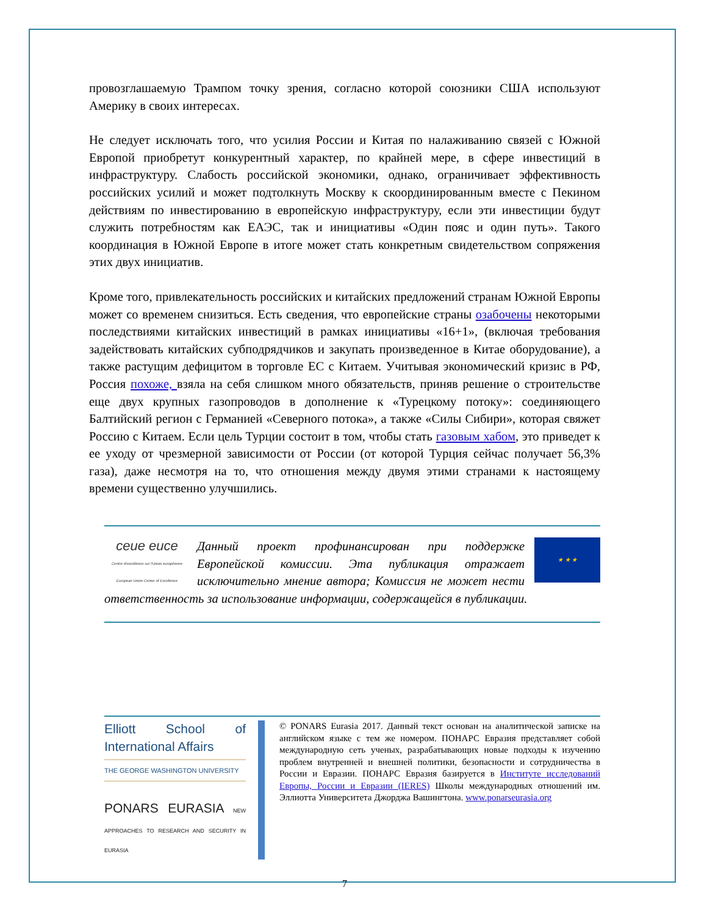провозглашаемую Трампом точку зрения, согласно которой союзники США используют Америку в своих интересах.
Не следует исключать того, что усилия России и Китая по налаживанию связей с Южной Европой приобретут конкурентный характер, по крайней мере, в сфере инвестиций в инфраструктуру. Слабость российской экономики, однако, ограничивает эффективность российских усилий и может подтолкнуть Москву к скоординированным вместе с Пекином действиям по инвестированию в европейскую инфраструктуру, если эти инвестиции будут служить потребностям как ЕАЭС, так и инициативы «Один пояс и один путь». Такого координация в Южной Европе в итоге может стать конкретным свидетельством сопряжения этих двух инициатив.
Кроме того, привлекательность российских и китайских предложений странам Южной Европы может со временем снизиться. Есть сведения, что европейские страны озабочены некоторыми последствиями китайских инвестиций в рамках инициативы «16+1», (включая требования задействовать китайских субподрядчиков и закупать произведенное в Китае оборудование), а также растущим дефицитом в торговле ЕС с Китаем. Учитывая экономический кризис в РФ, Россия похоже, взяла на себя слишком много обязательств, приняв решение о строительстве еще двух крупных газопроводов в дополнение к «Турецкому потоку»: соединяющего Балтийский регион с Германией «Северного потока», а также «Силы Сибири», которая свяжет Россию с Китаем. Если цель Турции состоит в том, чтобы стать газовым хабом, это приведет к ее уходу от чрезмерной зависимости от России (от которой Турция сейчас получает 56,3% газа), даже несмотря на то, что отношения между двумя этими странами к настоящему времени существенно улучшились.
ceue euce
Centre d'excellence sur l'Union européenne
European Union Center of Excellence
★ ★ ★
Данный проект профинансирован при поддержке Европейской комиссии. Эта публикация отражает исключительно мнение автора; Комиссия не может нести ответственность за использование информации, содержащейся в публикации.
Elliott School of International Affairs
THE GEORGE WASHINGTON UNIVERSITY
PONARS EURASIA NEW APPROACHES TO RESEARCH AND SECURITY IN EURASIA
© PONARS Eurasia 2017. Данный текст основан на аналитической записке на английском языке с тем же номером. ПОНАРС Евразия представляет собой международную сеть ученых, разрабатывающих новые подходы к изучению проблем внутренней и внешней политики, безопасности и сотрудничества в России и Евразии. ПОНАРС Евразия базируется в Институте исследований Европы, России и Евразии (IERES) Школы международных отношений им. Эллиотта Университета Джорджа Вашингтона. www.ponarseurasia.org
7